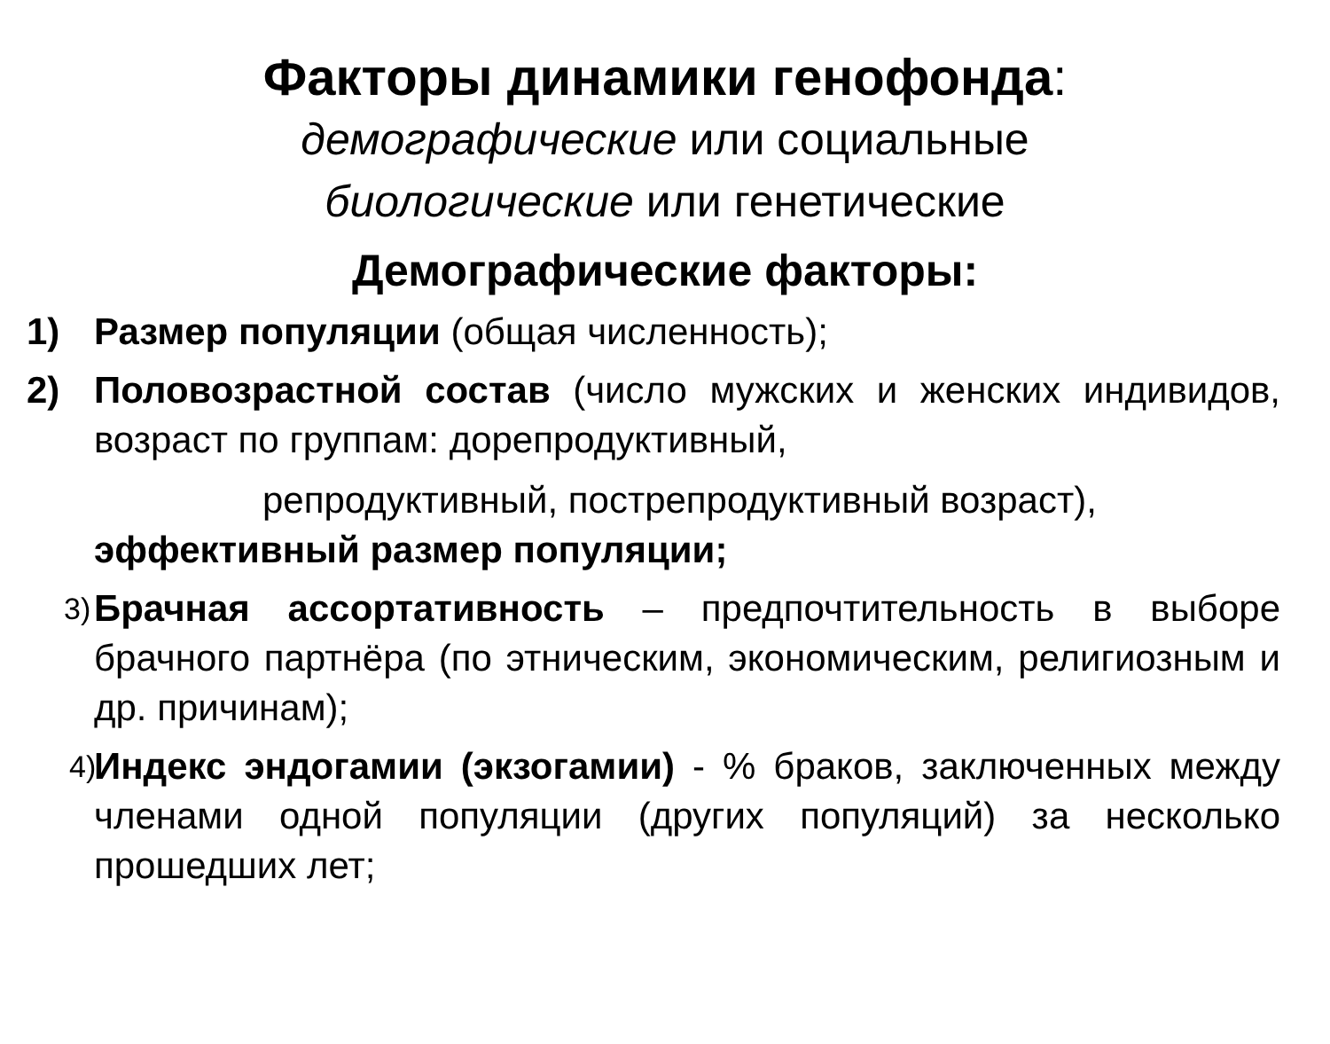Факторы динамики генофонда:
демографические или социальные
биологические или генетические
Демографические факторы:
1) Размер популяции (общая численность);
2) Половозрастной состав (число мужских и женских индивидов, возраст по группам: дорепродуктивный,
репродуктивный, пострепродуктивный возраст),
эффективный размер популяции;
3)
Брачная ассортативность – предпочтительность в выборе брачного партнёра (по этническим, экономическим, религиозным и др. причинам);
4)
Индекс эндогамии (экзогамии) - % браков, заключенных между членами одной популяции (других популяций) за несколько прошедших лет;